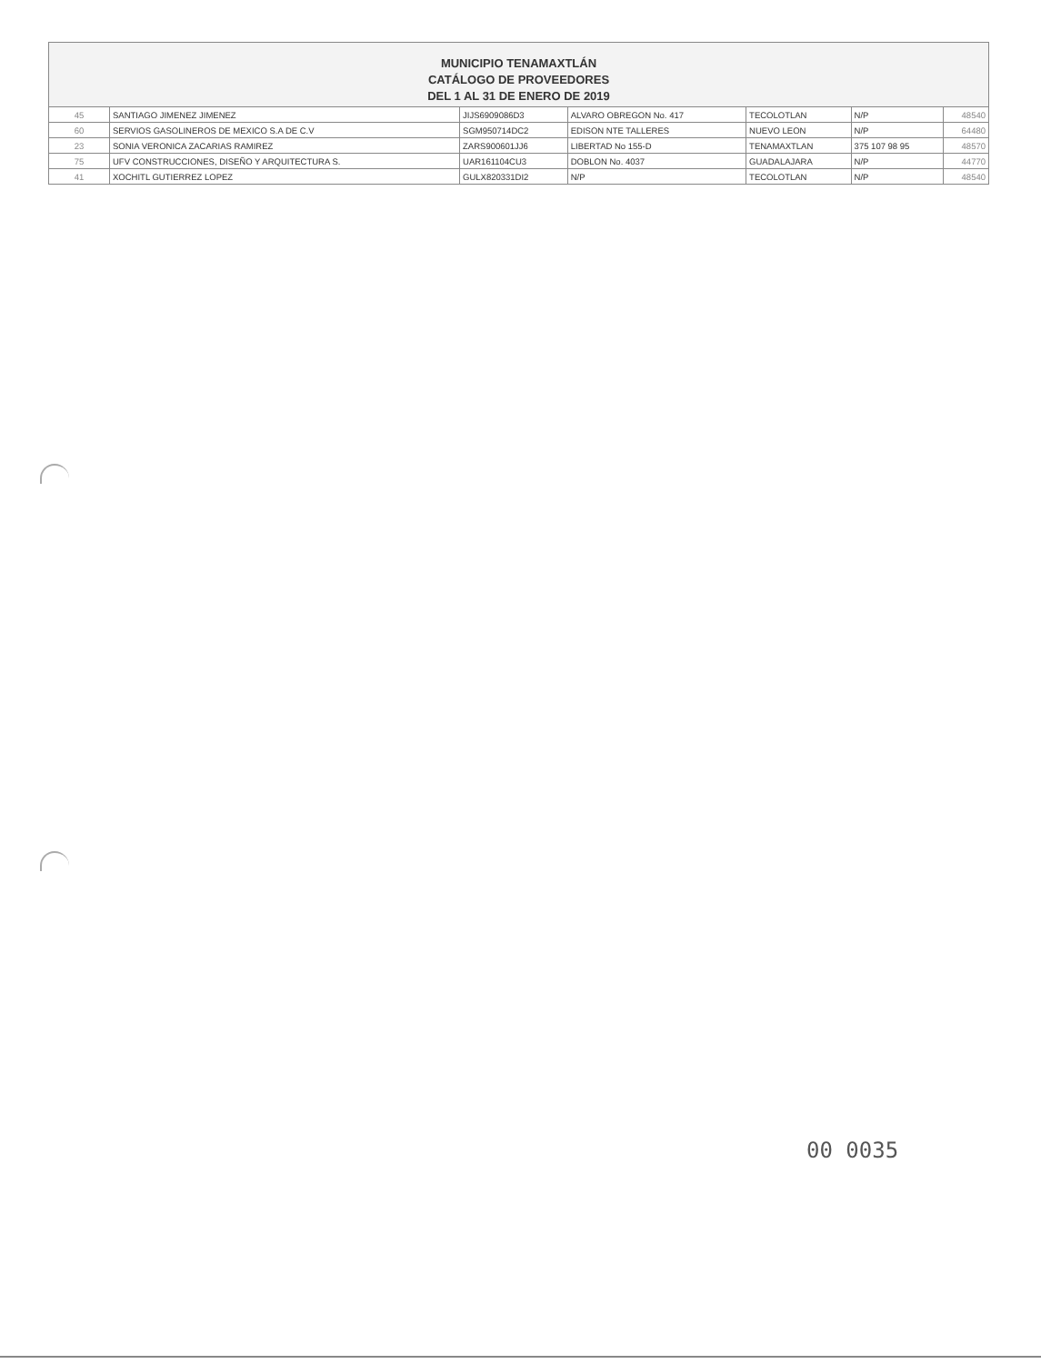MUNICIPIO TENAMAXTLÁN
CATÁLOGO DE PROVEEDORES
DEL 1 AL 31 DE ENERO DE 2019
| 45 | SANTIAGO JIMENEZ JIMENEZ | JIJS6909086D3 | ALVARO OBREGON No. 417 | TECOLOTLAN | N/P | 48540 |
| 60 | SERVIOS GASOLINEROS DE MEXICO S.A DE C.V | SGM950714DC2 | EDISON NTE TALLERES | NUEVO LEON | N/P | 64480 |
| 23 | SONIA VERONICA ZACARIAS RAMIREZ | ZARS900601JJ6 | LIBERTAD No 155-D | TENAMAXTLAN | 375 107 98 95 | 48570 |
| 75 | UFV CONSTRUCCIONES, DISEÑO Y ARQUITECTURA S. | UAR161104CU3 | DOBLON No. 4037 | GUADALAJARA | N/P | 44770 |
| 41 | XOCHITL GUTIERREZ LOPEZ | GULX820331DI2 | N/P | TECOLOTLAN | N/P | 48540 |
00 0035